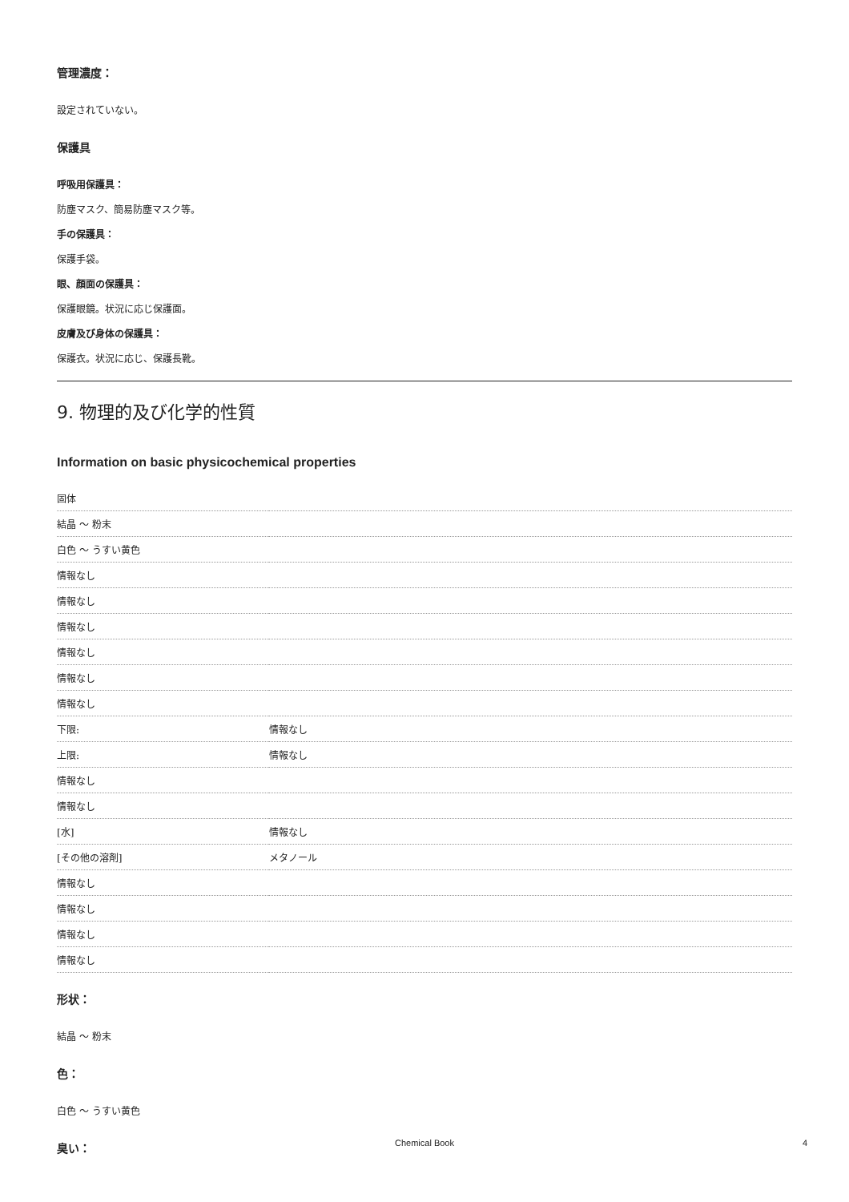管理濃度：
設定されていない。
保護具
呼吸用保護具：
防塵マスク、簡易防塵マスク等。
手の保護具：
保護手袋。
眼、顔面の保護具：
保護眼鏡。状況に応じ保護面。
皮膚及び身体の保護具：
保護衣。状況に応じ、保護長靴。
9. 物理的及び化学的性質
Information on basic physicochemical properties
| 固体 | |
| 結晶 ～ 粉末 | |
| 白色 ～ うすい黄色 | |
| 情報なし | |
| 情報なし | |
| 情報なし | |
| 情報なし | |
| 情報なし | |
| 情報なし | |
| 下限: | 情報なし |
| 上限: | 情報なし |
| 情報なし | |
| 情報なし | |
| [水] | 情報なし |
| [その他の溶剤] | メタノール |
| 情報なし | |
| 情報なし | |
| 情報なし | |
| 情報なし | |
形状：
結晶 ～ 粉末
色：
白色 ～ うすい黄色
臭い：
Chemical Book 4